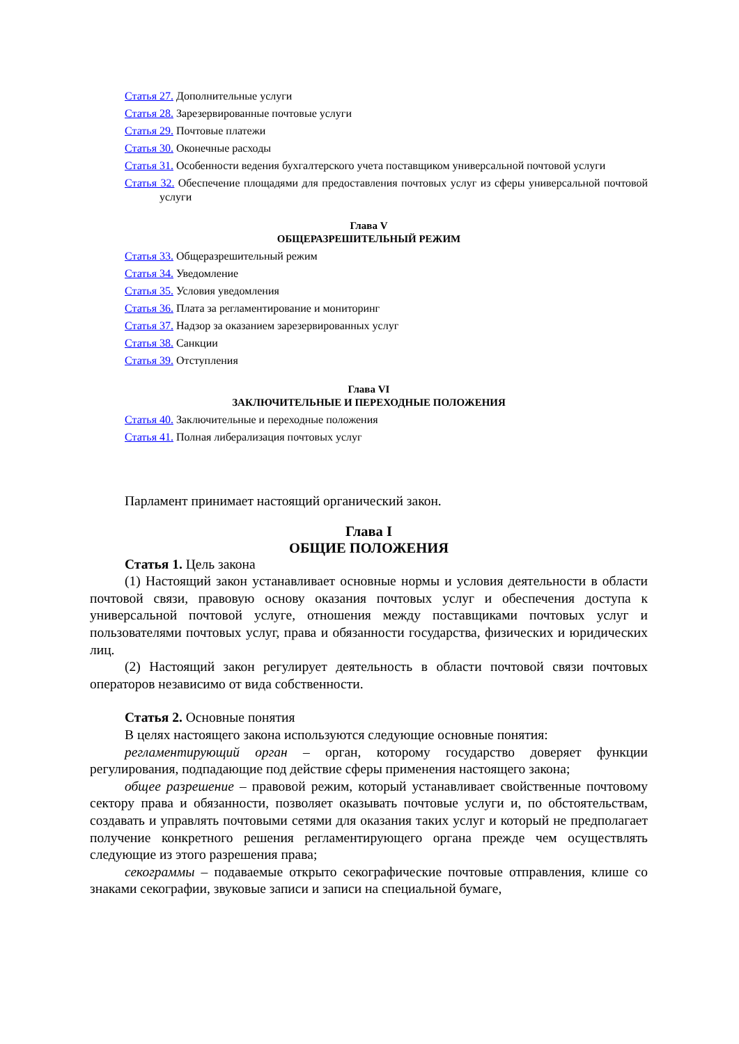Статья 27. Дополнительные услуги
Статья 28. Зарезервированные почтовые услуги
Статья 29. Почтовые платежи
Статья 30. Оконечные расходы
Статья 31. Особенности ведения бухгалтерского учета поставщиком универсальной почтовой услуги
Статья 32. Обеспечение площадями для предоставления почтовых услуг из сферы универсальной почтовой услуги
Глава V
ОБЩЕРАЗРЕШИТЕЛЬНЫЙ РЕЖИМ
Статья 33. Общеразрешительный режим
Статья 34. Уведомление
Статья 35. Условия уведомления
Статья 36. Плата за регламентирование и мониторинг
Статья 37. Надзор за оказанием зарезервированных услуг
Статья 38. Санкции
Статья 39. Отступления
Глава VI
ЗАКЛЮЧИТЕЛЬНЫЕ И ПЕРЕХОДНЫЕ ПОЛОЖЕНИЯ
Статья 40. Заключительные и переходные положения
Статья 41. Полная либерализация почтовых услуг
Парламент принимает настоящий органический закон.
Глава I
ОБЩИЕ ПОЛОЖЕНИЯ
Статья 1. Цель закона
(1) Настоящий закон устанавливает основные нормы и условия деятельности в области почтовой связи, правовую основу оказания почтовых услуг и обеспечения доступа к универсальной почтовой услуге, отношения между поставщиками почтовых услуг и пользователями почтовых услуг, права и обязанности государства, физических и юридических лиц.
(2) Настоящий закон регулирует деятельность в области почтовой связи почтовых операторов независимо от вида собственности.
Статья 2. Основные понятия
В целях настоящего закона используются следующие основные понятия:
регламентирующий орган – орган, которому государство доверяет функции регулирования, подпадающие под действие сферы применения настоящего закона;
общее разрешение – правовой режим, который устанавливает свойственные почтовому сектору права и обязанности, позволяет оказывать почтовые услуги и, по обстоятельствам, создавать и управлять почтовыми сетями для оказания таких услуг и который не предполагает получение конкретного решения регламентирующего органа прежде чем осуществлять следующие из этого разрешения права;
секограммы – подаваемые открыто секографические почтовые отправления, клише со знаками секографии, звуковые записи и записи на специальной бумаге,